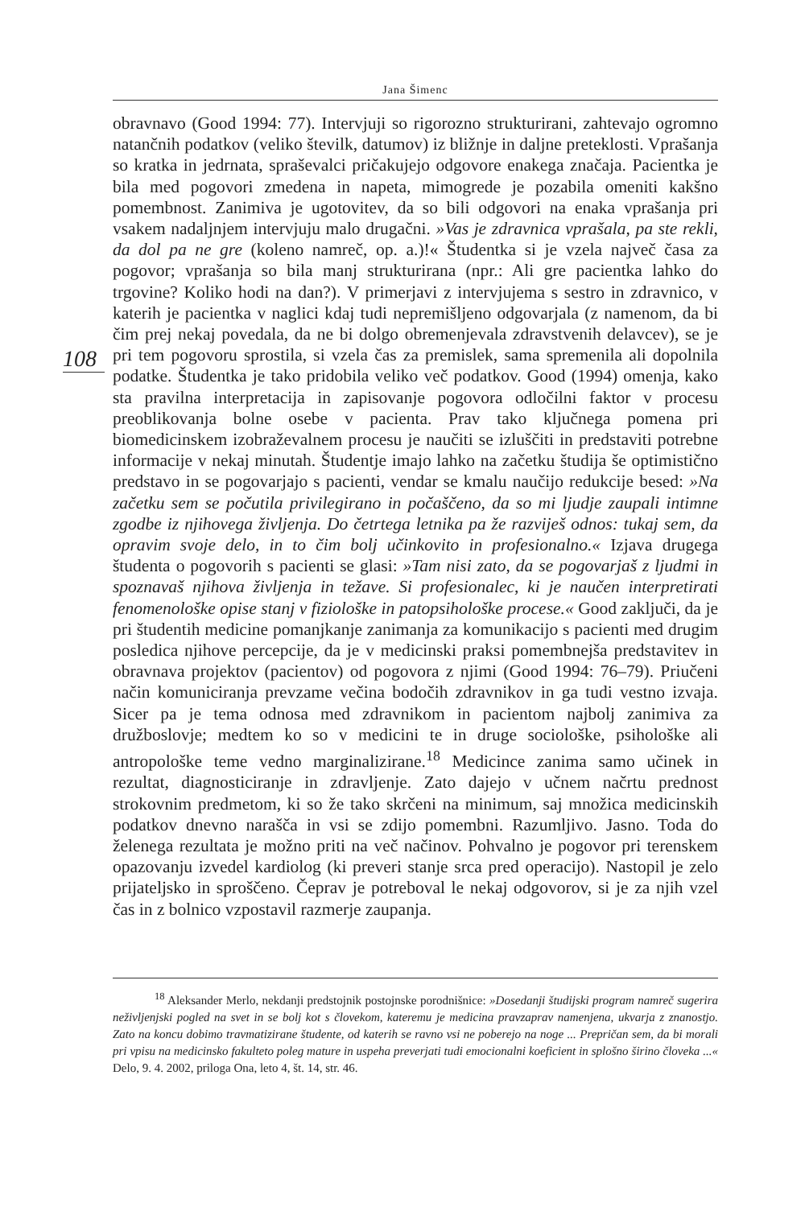Jana Šimenc
108
obravnavo (Good 1994: 77). Intervjuji so rigorozno strukturirani, zahtevajo ogromno natančnih podatkov (veliko številk, datumov) iz bližnje in daljne preteklosti. Vprašanja so kratka in jedrnata, spraševalci pričakujejo odgovore enakega značaja. Pacientka je bila med pogovori zmedena in napeta, mimogrede je pozabila omeniti kakšno pomembnost. Zanimiva je ugotovitev, da so bili odgovori na enaka vprašanja pri vsakem nadaljnjem intervjuju malo drugačni. »Vas je zdravnica vprašala, pa ste rekli, da dol pa ne gre (koleno namreč, op. a.)!« Študentka si je vzela največ časa za pogovor; vprašanja so bila manj strukturirana (npr.: Ali gre pacientka lahko do trgovine? Koliko hodi na dan?). V primerjavi z intervjujema s sestro in zdravnico, v katerih je pacientka v naglici kdaj tudi nepremišljeno odgovarjala (z namenom, da bi čim prej nekaj povedala, da ne bi dolgo obremenjevala zdravstvenih delavcev), se je pri tem pogovoru sprostila, si vzela čas za premislek, sama spremenila ali dopolnila podatke. Študentka je tako pridobila veliko več podatkov. Good (1994) omenja, kako sta pravilna interpretacija in zapisovanje pogovora odločilni faktor v procesu preoblikovanja bolne osebe v pacienta. Prav tako ključnega pomena pri biomedicinskem izobraževalnem procesu je naučiti se izluščiti in predstaviti potrebne informacije v nekaj minutah. Študentje imajo lahko na začetku študija še optimistično predstavo in se pogovarjajo s pacienti, vendar se kmalu naučijo redukcije besed: »Na začetku sem se počutila privilegirano in počaščeno, da so mi ljudje zaupali intimne zgodbe iz njihovega življenja. Do četrtega letnika pa že razviješ odnos: tukaj sem, da opravim svoje delo, in to čim bolj učinkovito in profesionalno.« Izjava drugega študenta o pogovorih s pacienti se glasi: »Tam nisi zato, da se pogovarjaš z ljudmi in spoznavaš njihova življenja in težave. Si profesionalec, ki je naučen interpretirati fenomenološke opise stanj v fiziološke in patopsihološke procese.« Good zaključi, da je pri študentih medicine pomanjkanje zanimanja za komunikacijo s pacienti med drugim posledica njihove percepcije, da je v medicinski praksi pomembnejša predstavitev in obravnava projektov (pacientov) od pogovora z njimi (Good 1994: 76–79). Priučeni način komuniciranja prevzame večina bodočih zdravnikov in ga tudi vestno izvaja. Sicer pa je tema odnosa med zdravnikom in pacientom najbolj zanimiva za družboslovje; medtem ko so v medicini te in druge sociološke, psihološke ali antropološke teme vedno marginalizirane.<sup>18</sup> Medicince zanima samo učinek in rezultat, diagnosticiranje in zdravljenje. Zato dajejo v učnem načrtu prednost strokovnim predmetom, ki so že tako skrčeni na minimum, saj množica medicinskih podatkov dnevno narašča in vsi se zdijo pomembni. Razumljivo. Jasno. Toda do želenega rezultata je možno priti na več načinov. Pohvalno je pogovor pri terenskem opazovanju izvedel kardiolog (ki preveri stanje srca pred operacijo). Nastopil je zelo prijateljsko in sproščeno. Čeprav je potreboval le nekaj odgovorov, si je za njih vzel čas in z bolnico vzpostavil razmerje zaupanja.
<sup>18</sup> Aleksander Merlo, nekdanji predstojnik postojnske porodnišnice: »Dosedanji študijski program namreč sugerira neživljenjski pogled na svet in se bolj kot s človekom, kateremu je medicina pravzaprav namenjena, ukvarja z znanostjo. Zato na koncu dobimo travmatizirane študente, od katerih se ravno vsi ne poberejo na noge ... Prepričan sem, da bi morali pri vpisu na medicinsko fakulteto poleg mature in uspeha preverjati tudi emocionalni koeficient in splošno širino človeka ...« Delo, 9. 4. 2002, priloga Ona, leto 4, št. 14, str. 46.